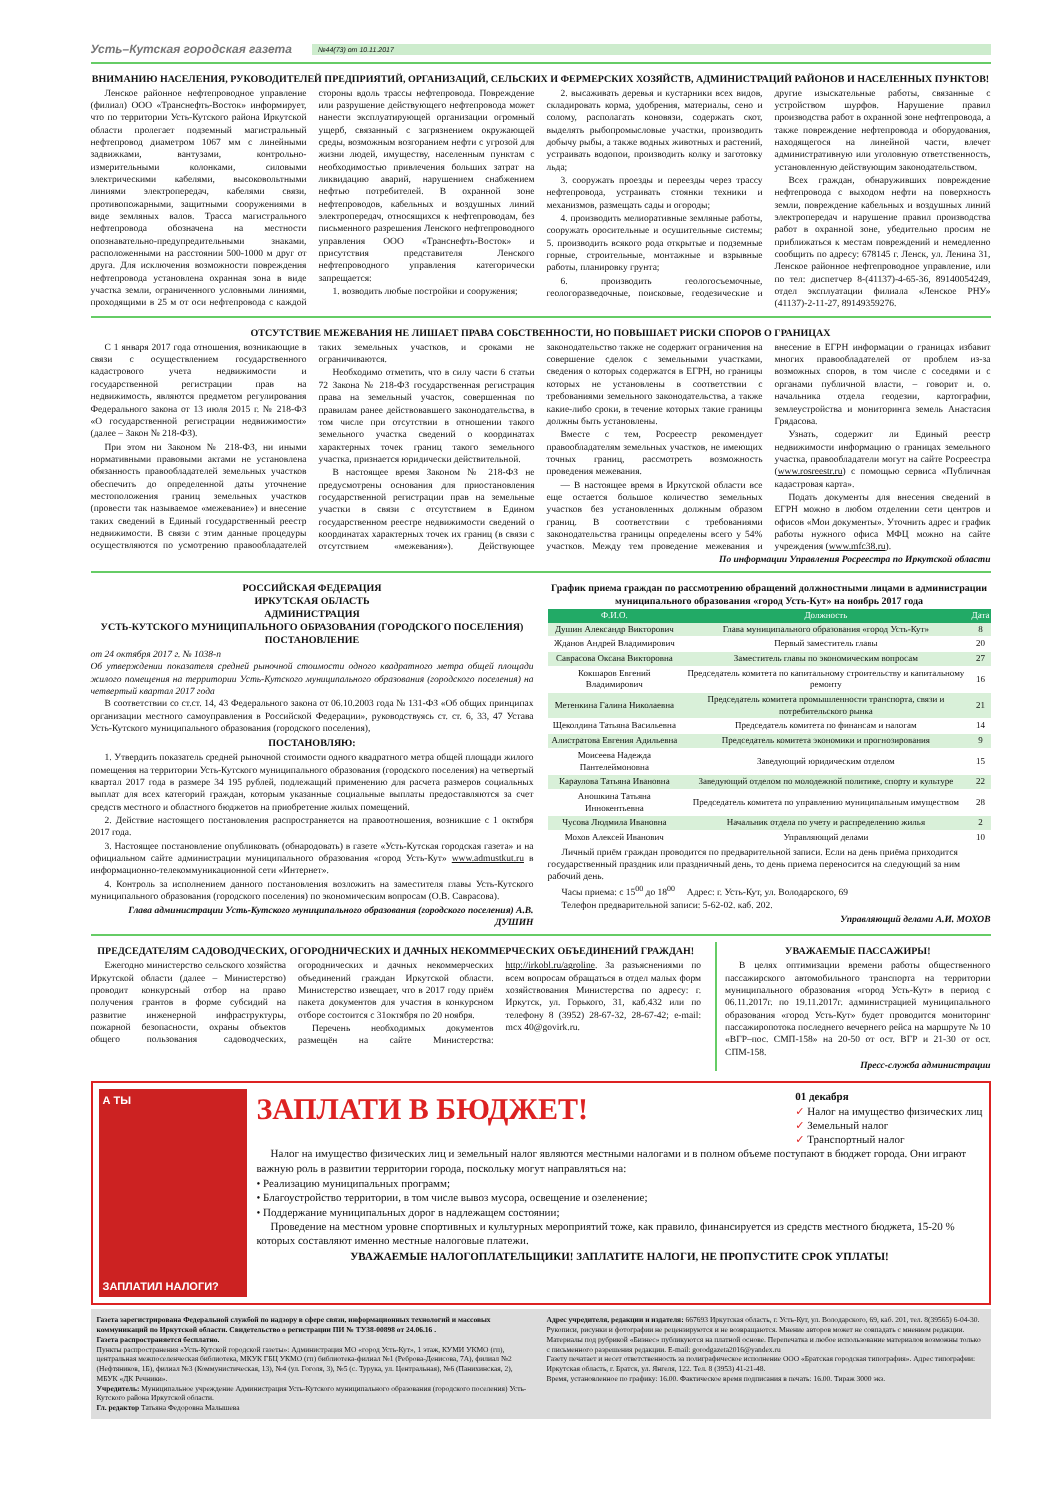Усть–Кутская городская газета №44(73) от 10.11.2017
ВНИМАНИЮ НАСЕЛЕНИЯ, РУКОВОДИТЕЛЕЙ ПРЕДПРИЯТИЙ, ОРГАНИЗАЦИЙ, СЕЛЬСКИХ И ФЕРМЕРСКИХ ХОЗЯЙСТВ, АДМИНИСТРАЦИЙ РАЙОНОВ И НАСЕЛЕННЫХ ПУНКТОВ!
Ленское районное нефтепроводное управление (филиал) ООО «Транснефть-Восток» информирует, что по территории Усть-Кутского района Иркутской области пролегает подземный магистральный нефтепровод диаметром 1067 мм с линейными задвижками, вантузами, контрольно-измерительными колонками, силовыми электрическими кабелями, высоковольтными линиями электропередач, кабелями связи, противопожарными, защитными сооружениями в виде земляных валов. Трасса магистрального нефтепровода обозначена на местности опознавательно-предупредительными знаками, расположенными на расстоянии 500-1000 м друг от друга. Для исключения возможности повреждения нефтепровода установлена охранная зона в виде участка земли, ограниченного условными линиями, проходящими в 25 м от оси нефтепровода с каждой стороны вдоль трассы нефтепровода. Повреждение или разрушение действующего нефтепровода может нанести эксплуатирующей организации огромный ущерб, связанный с загрязнением окружающей среды, возможным возгоранием нефти с угрозой для жизни людей, имуществу, населенным пунктам с необходимостью привлечения больших затрат на ликвидацию аварий, нарушением снабжением нефтью потребителей. В охранной зоне нефтепроводов, кабельных и воздушных линий электропередач, относящихся к нефтепроводам, без письменного разрешения Ленского нефтепроводного управления ООО «Транснефть-Восток» и присутствия представителя Ленского нефтепроводного управления категорически запрещается:
1. возводить любые постройки и сооружения;
2. высаживать деревья и кустарники всех видов, складировать корма, удобрения, материалы, сено и солому, располагать коновязи, содержать скот, выделять рыбопромысловые участки, производить добычу рыбы, а также водных животных и растений, устраивать водопои, производить колку и заготовку льда;
3. сооружать проезды и переезды через трассу нефтепровода, устраивать стоянки техники и механизмов, размещать сады и огороды;
4. производить мелиоративные земляные работы, сооружать оросительные и осушительные системы; 5. производить всякого рода открытые и подземные горные, строительные, монтажные и взрывные работы, планировку грунта;
6. производить геологосъемочные, геологоразведочные, поисковые, геодезические и другие изыскательные работы, связанные с устройством шурфов. Нарушение правил производства работ в охранной зоне нефтепровода, а также повреждение нефтепровода и оборудования, находящегося на линейной части, влечет административную или уголовную ответственность, установленную действующим законодательством.
Всех граждан, обнаруживших повреждение нефтепровода с выходом нефти на поверхность земли, повреждение кабельных и воздушных линий электропередач и нарушение правил производства работ в охранной зоне, убедительно просим не приближаться к местам повреждений и немедленно сообщить по адресу: 678145 г. Ленск, ул. Ленина 31, Ленское районное нефтепроводное управление, или по тел: диспетчер 8-(41137)-4-65-36, 89140054249, отдел эксплуатации филиала «Ленское РНУ» (41137)-2-11-27, 89149359276.
ОТСУТСТВИЕ МЕЖЕВАНИЯ НЕ ЛИШАЕТ ПРАВА СОБСТВЕННОСТИ, НО ПОВЫШАЕТ РИСКИ СПОРОВ О ГРАНИЦАХ
С 1 января 2017 года отношения, возникающие в связи с осуществлением государственного кадастрового учета недвижимости и государственной регистрации прав на недвижимость, являются предметом регулирования Федерального закона от 13 июля 2015 г. № 218-ФЗ «О государственной регистрации недвижимости» (далее – Закон № 218-ФЗ).
При этом ни Законом № 218-ФЗ, ни иными нормативными правовыми актами не установлена обязанность правообладателей земельных участков обеспечить до определенной даты уточнение местоположения границ земельных участков (провести так называемое «межевание») и внесение таких сведений в Единый государственный реестр недвижимости. В связи с этим данные процедуры осуществляются по усмотрению правообладателей таких земельных участков, и сроками не ограничиваются.
Необходимо отметить, что в силу части 6 статьи 72 Закона № 218-ФЗ государственная регистрация права на земельный участок, совершенная по правилам ранее действовавшего законодательства, в том числе при отсутствии в отношении такого земельного участка сведений о координатах характерных точек границ такого земельного участка, признается юридически действительной.
В настоящее время Законом № 218-ФЗ не предусмотрены основания для приостановления государственной регистрации прав на земельные участки в связи с отсутствием в Едином государственном реестре недвижимости сведений о координатах характерных точек их границ (в связи с отсутствием «межевания»). Действующее законодательство также не содержит ограничения на совершение сделок с земельными участками, сведения о которых содержатся в ЕГРН, но границы которых не установлены в соответствии с требованиями земельного законодательства, а также какие-либо сроки, в течение которых такие границы должны быть установлены.
Вместе с тем, Росреестр рекомендует правообладателям земельных участков, не имеющих точных границ, рассмотреть возможность проведения межевания.
— В настоящее время в Иркутской области все еще остается большое количество земельных участков без установленных должным образом границ. В соответствии с требованиями законодательства границы определены всего у 54% участков. Между тем проведение межевания и внесение в ЕГРН информации о границах избавит многих правообладателей от проблем из-за возможных споров, в том числе с соседями и с органами публичной власти, – говорит и. о. начальника отдела геодезии, картографии, землеустройства и мониторинга земель Анастасия Грядасова.
Узнать, содержит ли Единый реестр недвижимости информацию о границах земельного участка, правообладатели могут на сайте Росреестра (www.rosreestr.ru) с помощью сервиса «Публичная кадастровая карта».
Подать документы для внесения сведений в ЕГРН можно в любом отделении сети центров и офисов «Мои документы». Уточнить адрес и график работы нужного офиса МФЦ можно на сайте учреждения (www.mfc38.ru).
По информации Управления Росреестра по Иркутской области
РОССИЙСКАЯ ФЕДЕРАЦИЯ
ИРКУТСКАЯ ОБЛАСТЬ
АДМИНИСТРАЦИЯ
УСТЬ-КУТСКОГО МУНИЦИПАЛЬНОГО ОБРАЗОВАНИЯ (ГОРОДСКОГО ПОСЕЛЕНИЯ)
ПОСТАНОВЛЕНИЕ
от 24 октября 2017 г. № 1038-п
Об утверждении показателя средней рыночной стоимости одного квадратного метра общей площади жилого помещения на территории Усть-Кутского муниципального образования (городского поселения) на четвертый квартал 2017 года
В соответствии со ст.ст. 14, 43 Федерального закона от 06.10.2003 года № 131-ФЗ «Об общих принципах организации местного самоуправления в Российской Федерации», руководствуясь ст. ст. 6, 33, 47 Устава Усть-Кутского муниципального образования (городского поселения),
ПОСТАНОВЛЯЮ:
1. Утвердить показатель средней рыночной стоимости одного квадратного метра общей площади жилого помещения на территории Усть-Кутского муниципального образования (городского поселения) на четвертый квартал 2017 года в размере 34 195 рублей, подлежащий применению для расчета размеров социальных выплат для всех категорий граждан, которым указанные социальные выплаты предоставляются за счет средств местного и областного бюджетов на приобретение жилых помещений.
2. Действие настоящего постановления распространяется на правоотношения, возникшие с 1 октября 2017 года.
3. Настоящее постановление опубликовать (обнародовать) в газете «Усть-Кутская городская газета» и на официальном сайте администрации муниципального образования «город Усть-Кут» www.admustkut.ru в информационно-телекоммуникационной сети «Интернет».
4. Контроль за исполнением данного постановления возложить на заместителя главы Усть-Кутского муниципального образования (городского поселения) по экономическим вопросам (О.В. Савраcова).
Глава администрации Усть-Кутского муниципального образования (городского поселения) А.В. ДУШИН
График приема граждан по рассмотрению обращений должностными лицами в администрации муниципального образования «город Усть-Кут» на ноябрь 2017 года
| Ф.И.О. | Должность | Дата |
| --- | --- | --- |
| Душин Александр Викторович | Глава муниципального образования «город Усть-Кут» | 8 |
| Жданов Андрей Владимирович | Первый заместитель главы | 20 |
| Савраcова Оксана Викторовна | Заместитель главы по экономическим вопросам | 27 |
| Кокшаров Евгений Владимирович | Председатель комитета по капитальному строительству и капитальному ремонту | 16 |
| Метенкина Галина Николаевна | Председатель комитета промышленности транспорта, связи и потребительского рынка | 21 |
| Щеколдина Татьяна Васильевна | Председатель комитета по финансам и налогам | 14 |
| Алистратова Евгения Адильевна | Председатель комитета экономики и прогнозирования | 9 |
| Моисеева Надежда Пантелеймоновна | Заведующий юридическим отделом | 15 |
| Караулова Татьяна Ивановна | Заведующий отделом по молодежной политике, спорту и культуре | 22 |
| Аношкина Татьяна Иннокентьевна | Председатель комитета по управлению муниципальным имуществом | 28 |
| Чусова Людмила Ивановна | Начальник отдела по учету и распределению жилья | 2 |
| Мохов Алексей Иванович | Управляющий делами | 10 |
Личный приём граждан проводится по предварительной записи. Если на день приёма приходится государственный праздник или праздничный день, то день приема переносится на следующий за ним рабочий день.
Часы приема: с 15<sup>00</sup> до 18<sup>00</sup> Адрес: г. Усть-Кут, ул. Володарского, 69
Телефон предварительной записи: 5-62-02. каб. 202.
Управляющий делами А.И. МОХОВ
ПРЕДСЕДАТЕЛЯМ САДОВОДЧЕСКИХ, ОГОРОДНИЧЕСКИХ И ДАЧНЫХ НЕКОММЕРЧЕСКИХ ОБЪЕДИНЕНИЙ ГРАЖДАН!
Ежегодно министерство сельского хозяйства Иркутской области (далее – Министерство) проводит конкурсный отбор на право получения грантов в форме субсидий на развитие инженерной инфраструктуры, пожарной безопасности, охраны объектов общего пользования садоводческих, огороднических и дачных некоммерческих объединений граждан Иркутской области. Министерство извещает, что в 2017 году приём пакета документов для участия в конкурсном отборе состоится с 31октября по 20 ноября.
Перечень необходимых документов размещён на сайте Министерства: http://irkobl.ru/agroline. За разъяснениями по всем вопросам обращаться в отдел малых форм хозяйствования Министерства по адресу: г. Иркутск, ул. Горького, 31, каб.432 или по телефону 8 (3952) 28-67-32, 28-67-42; e-mail: mcx 40@govirk.ru.
УВАЖАЕМЫЕ ПАССАЖИРЫ!
В целях оптимизации времени работы общественного пассажирского автомобильного транспорта на территории муниципального образования «город Усть-Кут» в период с 06.11.2017г. по 19.11.2017г. администрацией муниципального образования «город Усть-Кут» будет проводится мониторинг пассажиропотока последнего вечернего рейса на маршруте № 10 «ВГР–пос. СМП-158» на 20-50 от ост. ВГР и 21-30 от ост. СПМ-158.
Пресс-служба администрации
А ТЫ
ЗАПЛАТИЛ НАЛОГИ?
ЗАПЛАТИ В БЮДЖЕТ!
01 декабря
✓ Налог на имущество физических лиц
✓ Земельный налог
✓ Транспортный налог
Налог на имущество физических лиц и земельный налог являются местными налогами и в полном объеме поступают в бюджет города. Они играют важную роль в развитии территории города, поскольку могут направляться на:
• Реализацию муниципальных программ;
• Благоустройство территории, в том числе вывоз мусора, освещение и озеленение;
• Поддержание муниципальных дорог в надлежащем состоянии;
Проведение на местном уровне спортивных и культурных мероприятий тоже, как правило, финансируется из средств местного бюджета, 15-20 % которых составляют именно местные налоговые платежи.
УВАЖАЕМЫЕ НАЛОГОПЛАТЕЛЬЩИКИ! ЗАПЛАТИТЕ НАЛОГИ, НЕ ПРОПУСТИТЕ СРОК УПЛАТЫ!
Газета зарегистрирована Федеральной службой по надзору в сфере связи, информационных технологий и массовых коммуникаций по Иркутской области. Свидетельство о регистрации ПИ № ТУ38-00898 от 24.06.16 .
Газета распространяется бесплатно.
Пункты распространения «Усть-Кутской городской газеты»: Администрация МО «город Усть-Кут», 1 этаж, КУМИ УКМО (гп), центральная межпоселенческая библиотека, МКУК ГБЦ УКМО (гп) библиотека-филиал №1 (Реброва-Денисова, 7А), филиал №2 (Нефтяников, 1Б), филиал №3 (Коммунистическая, 13), №4 (ул. Гоголя, 3), №5 (с. Турука, ул. Центральная), №6 (Панихинская, 2), МБУК «ДК Речники».
Учредитель: Муниципальное учреждение Администрация Усть-Кутского муниципального образования (городского поселения) Усть-Кутского района Иркутской области.
Гл. редактор Татьяна Федоровна Малышева
Адрес учредителя, редакции и издателя: 667693 Иркутская область, г. Усть-Кут, ул. Володарского, 69, каб. 201, тел. 8(39565) 6-04-30.
Рукописи, рисунки и фотографии не рецензируются и не возвращаются. Мнение авторов может не совпадать с мнением редакции. Материалы под рубрикой «Бизнес» публикуются на платной основе. Перепечатка и любое использование материалов возможны только с письменного разрешения редакции. E-mail: gorodgazeta2016@yandex.ru
Газету печатает и несет ответственность за полиграфическое исполнение ООО «Братская городская типография». Адрес типографии: Иркутская область, г. Братск, ул. Янгеля, 122. Тел. 8 (3953) 41-21-48.
Время, установленное по графику: 16.00. Фактическое время подписания в печать: 16.00. Тираж 3000 экз.